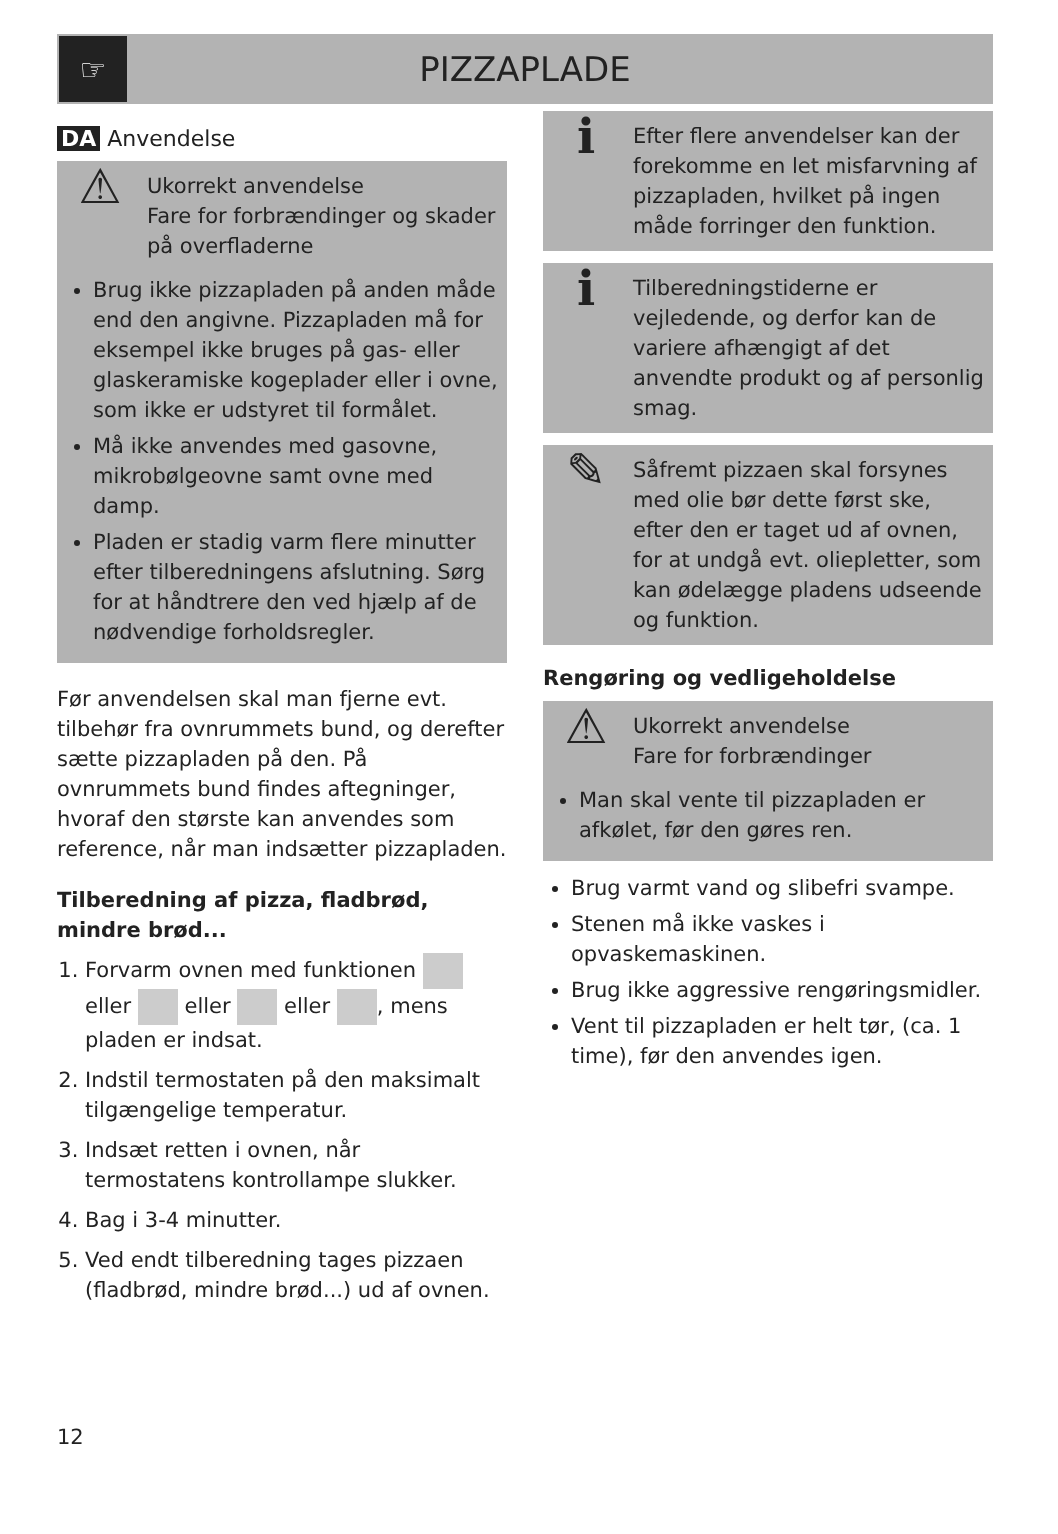☞
PIZZAPLADE
DA Anvendelse
⚠
Ukorrekt anvendelse
Fare for forbrændinger og skader på overfladerne
Brug ikke pizzapladen på anden måde end den angivne. Pizzapladen må for eksempel ikke bruges på gas- eller glaskeramiske kogeplader eller i ovne, som ikke er udstyret til formålet.
Må ikke anvendes med gasovne, mikrobølgeovne samt ovne med damp.
Pladen er stadig varm flere minutter efter tilberedningens afslutning. Sørg for at håndtrere den ved hjælp af de nødvendige forholdsregler.
Før anvendelsen skal man fjerne evt. tilbehør fra ovnrummets bund, og derefter sætte pizzapladen på den. På ovnrummets bund findes aftegninger, hvoraf den største kan anvendes som reference, når man indsætter pizzapladen.
Tilberedning af pizza, fladbrød, mindre brød...
1. Forvarm ovnen med funktionen eller eller eller , mens pladen er indsat.
2. Indstil termostaten på den maksimalt tilgængelige temperatur.
3. Indsæt retten i ovnen, når termostatens kontrollampe slukker.
4. Bag i 3-4 minutter.
5. Ved endt tilberedning tages pizzaen (fladbrød, mindre brød...) ud af ovnen.
ℹ
Efter flere anvendelser kan der forekomme en let misfarvning af pizzapladen, hvilket på ingen måde forringer den funktion.
ℹ
Tilberedningstiderne er vejledende, og derfor kan de variere afhængigt af det anvendte produkt og af personlig smag.
✎
Såfremt pizzaen skal forsynes med olie bør dette først ske, efter den er taget ud af ovnen, for at undgå evt. oliepletter, som kan ødelægge pladens udseende og funktion.
Rengøring og vedligeholdelse
⚠
Ukorrekt anvendelse
Fare for forbrændinger
Man skal vente til pizzapladen er afkølet, før den gøres ren.
Brug varmt vand og slibefri svampe.
Stenen må ikke vaskes i opvaskemaskinen.
Brug ikke aggressive rengøringsmidler.
Vent til pizzapladen er helt tør, (ca. 1 time), før den anvendes igen.
12